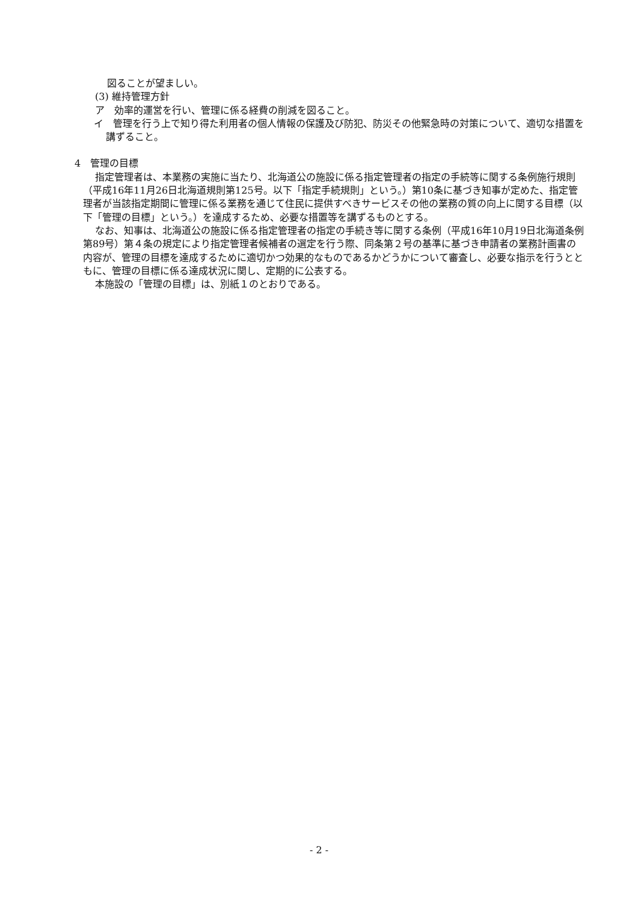図ることが望ましい。
(3) 維持管理方針
ア　効率的運営を行い、管理に係る経費の削減を図ること。
イ　管理を行う上で知り得た利用者の個人情報の保護及び防犯、防災その他緊急時の対策について、適切な措置を講ずること。
4　管理の目標
指定管理者は、本業務の実施に当たり、北海道公の施設に係る指定管理者の指定の手続等に関する条例施行規則（平成16年11月26日北海道規則第125号。以下「指定手続規則」という。）第10条に基づき知事が定めた、指定管理者が当該指定期間に管理に係る業務を通じて住民に提供すべきサービスその他の業務の質の向上に関する目標（以下「管理の目標」という。）を達成するため、必要な措置等を講ずるものとする。
なお、知事は、北海道公の施設に係る指定管理者の指定の手続き等に関する条例（平成16年10月19日北海道条例第89号）第４条の規定により指定管理者候補者の選定を行う際、同条第２号の基準に基づき申請者の業務計画書の内容が、管理の目標を達成するために適切かつ効果的なものであるかどうかについて審査し、必要な指示を行うとともに、管理の目標に係る達成状況に関し、定期的に公表する。
本施設の「管理の目標」は、別紙１のとおりである。
- 2 -